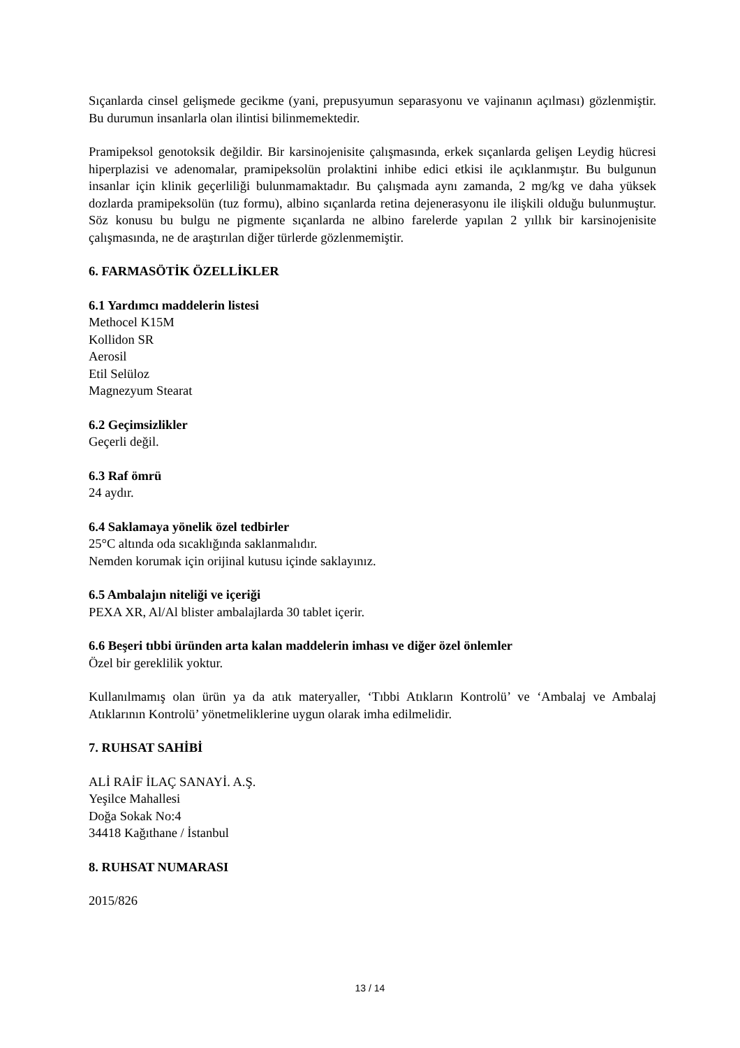Sıçanlarda cinsel gelişmede gecikme (yani, prepusyumun separasyonu ve vajinanın açılması) gözlenmiştir. Bu durumun insanlarla olan ilintisi bilinmemektedir.
Pramipeksol genotoksik değildir. Bir karsinojenisite çalışmasında, erkek sıçanlarda gelişen Leydig hücresi hiperplazisi ve adenomalar, pramipeksolün prolaktini inhibe edici etkisi ile açıklanmıştır. Bu bulgunun insanlar için klinik geçerliliği bulunmamaktadır. Bu çalışmada aynı zamanda, 2 mg/kg ve daha yüksek dozlarda pramipeksolün (tuz formu), albino sıçanlarda retina dejenerasyonu ile ilişkili olduğu bulunmuştur. Söz konusu bu bulgu ne pigmente sıçanlarda ne albino farelerde yapılan 2 yıllık bir karsinojenisite çalışmasında, ne de araştırılan diğer türlerde gözlenmemiştir.
6. FARMASÖTİK ÖZELLİKLER
6.1 Yardımcı maddelerin listesi
Methocel K15M
Kollidon SR
Aerosil
Etil Selüloz
Magnezyum Stearat
6.2 Geçimsizlikler
Geçerli değil.
6.3 Raf ömrü
24 aydır.
6.4 Saklamaya yönelik özel tedbirler
25°C altında oda sıcaklığında saklanmalıdır.
Nemden korumak için orijinal kutusu içinde saklayınız.
6.5 Ambalajın niteliği ve içeriği
PEXA XR, Al/Al blister ambalajlarda 30 tablet içerir.
6.6 Beşeri tıbbi üründen arta kalan maddelerin imhası ve diğer özel önlemler
Özel bir gereklilik yoktur.
Kullanılmamış olan ürün ya da atık materyaller, ‘Tıbbi Atıkların Kontrolü’ ve ‘Ambalaj ve Ambalaj Atıklarının Kontrolü’ yönetmeliklerine uygun olarak imha edilmelidir.
7. RUHSAT SAHİBİ
ALİ RAİF İLAÇ SANAYİ. A.Ş.
Yeşilce Mahallesi
Doğa Sokak No:4
34418 Kağıthane / İstanbul
8. RUHSAT NUMARASI
2015/826
13 / 14